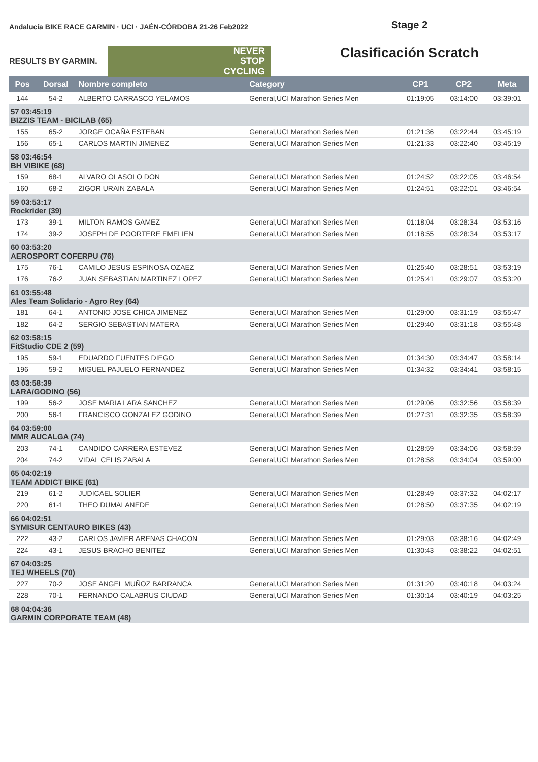Andalucía BIKE RACE GARMIN · UCI · JAÉN-CÓRDOBA 21-26 Feb2022
RESULTS BY GARMIN.
NEVER
STOP
CYCLING
Stage 2
Clasificación Scratch
| Pos | Dorsal | Nombre completo | Category | CP1 | CP2 | Meta |
| --- | --- | --- | --- | --- | --- | --- |
| 144 | 54-2 | ALBERTO CARRASCO YELAMOS | General,UCI Marathon Series Men | 01:19:05 | 03:14:00 | 03:39:01 |
| 57 03:45:19 BIZZIS TEAM - BICILAB (65) | | | | | | |
| 155 | 65-2 | JORGE OCAÑA ESTEBAN | General,UCI Marathon Series Men | 01:21:36 | 03:22:44 | 03:45:19 |
| 156 | 65-1 | CARLOS MARTIN JIMENEZ | General,UCI Marathon Series Men | 01:21:33 | 03:22:40 | 03:45:19 |
| 58 03:46:54 BH VIBIKE (68) | | | | | | |
| 159 | 68-1 | ALVARO OLASOLO DON | General,UCI Marathon Series Men | 01:24:52 | 03:22:05 | 03:46:54 |
| 160 | 68-2 | ZIGOR URAIN ZABALA | General,UCI Marathon Series Men | 01:24:51 | 03:22:01 | 03:46:54 |
| 59 03:53:17 Rockrider (39) | | | | | | |
| 173 | 39-1 | MILTON RAMOS GAMEZ | General,UCI Marathon Series Men | 01:18:04 | 03:28:34 | 03:53:16 |
| 174 | 39-2 | JOSEPH DE POORTERE EMELIEN | General,UCI Marathon Series Men | 01:18:55 | 03:28:34 | 03:53:17 |
| 60 03:53:20 AEROSPORT COFERPU (76) | | | | | | |
| 175 | 76-1 | CAMILO JESUS ESPINOSA OZAEZ | General,UCI Marathon Series Men | 01:25:40 | 03:28:51 | 03:53:19 |
| 176 | 76-2 | JUAN SEBASTIAN MARTINEZ LOPEZ | General,UCI Marathon Series Men | 01:25:41 | 03:29:07 | 03:53:20 |
| 61 03:55:48 Ales Team Solidario - Agro Rey (64) | | | | | | |
| 181 | 64-1 | ANTONIO JOSE CHICA JIMENEZ | General,UCI Marathon Series Men | 01:29:00 | 03:31:19 | 03:55:47 |
| 182 | 64-2 | SERGIO SEBASTIAN MATERA | General,UCI Marathon Series Men | 01:29:40 | 03:31:18 | 03:55:48 |
| 62 03:58:15 FitStudio CDE 2 (59) | | | | | | |
| 195 | 59-1 | EDUARDO FUENTES DIEGO | General,UCI Marathon Series Men | 01:34:30 | 03:34:47 | 03:58:14 |
| 196 | 59-2 | MIGUEL PAJUELO FERNANDEZ | General,UCI Marathon Series Men | 01:34:32 | 03:34:41 | 03:58:15 |
| 63 03:58:39 LARA/GODINO (56) | | | | | | |
| 199 | 56-2 | JOSE MARIA LARA SANCHEZ | General,UCI Marathon Series Men | 01:29:06 | 03:32:56 | 03:58:39 |
| 200 | 56-1 | FRANCISCO GONZALEZ GODINO | General,UCI Marathon Series Men | 01:27:31 | 03:32:35 | 03:58:39 |
| 64 03:59:00 MMR AUCALGA (74) | | | | | | |
| 203 | 74-1 | CANDIDO CARRERA ESTEVEZ | General,UCI Marathon Series Men | 01:28:59 | 03:34:06 | 03:58:59 |
| 204 | 74-2 | VIDAL CELIS ZABALA | General,UCI Marathon Series Men | 01:28:58 | 03:34:04 | 03:59:00 |
| 65 04:02:19 TEAM ADDICT BIKE (61) | | | | | | |
| 219 | 61-2 | JUDICAEL SOLIER | General,UCI Marathon Series Men | 01:28:49 | 03:37:32 | 04:02:17 |
| 220 | 61-1 | THEO DUMALANEDE | General,UCI Marathon Series Men | 01:28:50 | 03:37:35 | 04:02:19 |
| 66 04:02:51 SYMISUR CENTAURO BIKES (43) | | | | | | |
| 222 | 43-2 | CARLOS JAVIER ARENAS CHACON | General,UCI Marathon Series Men | 01:29:03 | 03:38:16 | 04:02:49 |
| 224 | 43-1 | JESUS BRACHO BENITEZ | General,UCI Marathon Series Men | 01:30:43 | 03:38:22 | 04:02:51 |
| 67 04:03:25 TEJ WHEELS (70) | | | | | | |
| 227 | 70-2 | JOSE ANGEL MUÑOZ BARRANCA | General,UCI Marathon Series Men | 01:31:20 | 03:40:18 | 04:03:24 |
| 228 | 70-1 | FERNANDO CALABRUS CIUDAD | General,UCI Marathon Series Men | 01:30:14 | 03:40:19 | 04:03:25 |
| 68 04:04:36 GARMIN CORPORATE TEAM (48) | | | | | | |